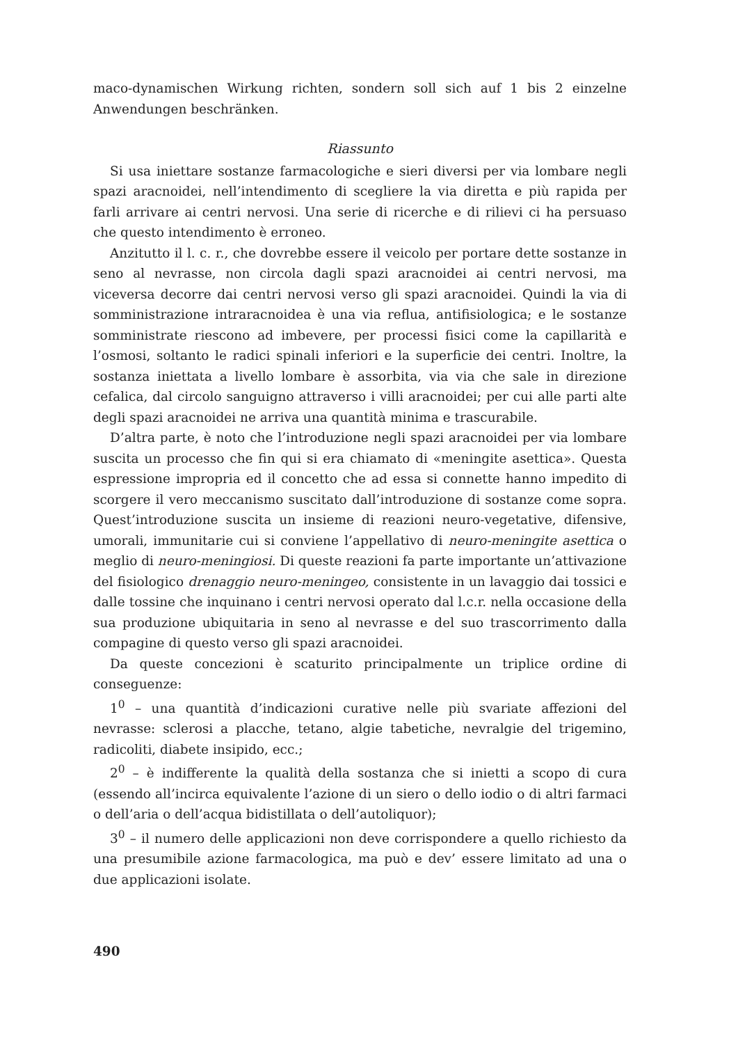maco-dynamischen Wirkung richten, sondern soll sich auf 1 bis 2 einzelne Anwendungen beschränken.
Riassunto
Si usa iniettare sostanze farmacologiche e sieri diversi per via lombare negli spazi aracnoidei, nell’intendimento di scegliere la via diretta e più rapida per farli arrivare ai centri nervosi. Una serie di ricerche e di rilievi ci ha persuaso che questo intendimento è erroneo.
Anzitutto il l. c. r., che dovrebbe essere il veicolo per portare dette sostanze in seno al nevrasse, non circola dagli spazi aracnoidei ai centri nervosi, ma viceversa decorre dai centri nervosi verso gli spazi aracnoidei. Quindi la via di somministrazione intraracnoidea è una via reflua, antifisiologica; e le sostanze somministrate riescono ad imbevere, per processi fisici come la capillarità e l’osmosi, soltanto le radici spinali inferiori e la superficie dei centri. Inoltre, la sostanza iniettata a livello lombare è assorbita, via via che sale in direzione cefalica, dal circolo sanguigno attraverso i villi aracnoidei; per cui alle parti alte degli spazi aracnoidei ne arriva una quantità minima e trascurabile.
D’altra parte, è noto che l’introduzione negli spazi aracnoidei per via lombare suscita un processo che fin qui si era chiamato di «meningite asettica». Questa espressione impropria ed il concetto che ad essa si connette hanno impedito di scorgere il vero meccanismo suscitato dall’introduzione di sostanze come sopra. Quest’introduzione suscita un insieme di reazioni neuro-vegetative, difensive, umorali, immunitarie cui si conviene l’appellativo di neuro-meningite asettica o meglio di neuro-meningiosi. Di queste reazioni fa parte importante un’attivazione del fisiologico drenaggio neuro-meningeo, consistente in un lavaggio dai tossici e dalle tossine che inquinano i centri nervosi operato dal l.c.r. nella occasione della sua produzione ubiquitaria in seno al nevrasse e del suo trascorrimento dalla compagine di questo verso gli spazi aracnoidei.
Da queste concezioni è scaturito principalmente un triplice ordine di conseguenze:
1<sup>0</sup> – una quantità d’indicazioni curative nelle più svariate affezioni del nevrasse: sclerosi a placche, tetano, algie tabetiche, nevralgie del trigemino, radicoliti, diabete insipido, ecc.;
2<sup>0</sup> – è indifferente la qualità della sostanza che si inietti a scopo di cura (essendo all’incirca equivalente l’azione di un siero o dello iodio o di altri farmaci o dell’aria o dell’acqua bidistillata o dell’autoliquor);
3<sup>0</sup> – il numero delle applicazioni non deve corrispondere a quello richiesto da una presumibile azione farmacologica, ma può e dev’ essere limitato ad una o due applicazioni isolate.
490